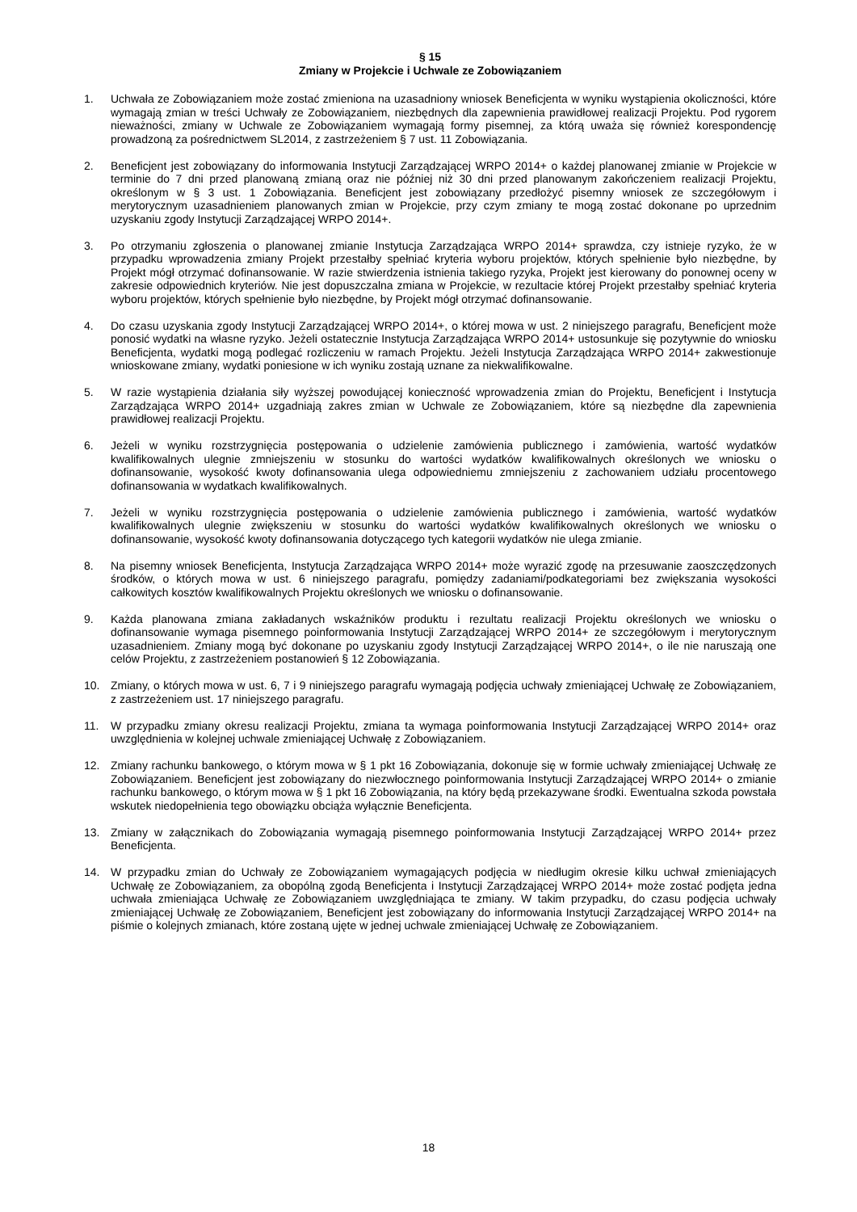§ 15
Zmiany w Projekcie i Uchwale ze Zobowiązaniem
1. Uchwała ze Zobowiązaniem może zostać zmieniona na uzasadniony wniosek Beneficjenta w wyniku wystąpienia okoliczności, które wymagają zmian w treści Uchwały ze Zobowiązaniem, niezbędnych dla zapewnienia prawidłowej realizacji Projektu. Pod rygorem nieważności, zmiany w Uchwale ze Zobowiązaniem wymagają formy pisemnej, za którą uważa się również korespondencję prowadzoną za pośrednictwem SL2014, z zastrzeżeniem § 7 ust. 11 Zobowiązania.
2. Beneficjent jest zobowiązany do informowania Instytucji Zarządzającej WRPO 2014+ o każdej planowanej zmianie w Projekcie w terminie do 7 dni przed planowaną zmianą oraz nie później niż 30 dni przed planowanym zakończeniem realizacji Projektu, określonym w § 3 ust. 1 Zobowiązania. Beneficjent jest zobowiązany przedłożyć pisemny wniosek ze szczegółowym i merytorycznym uzasadnieniem planowanych zmian w Projekcie, przy czym zmiany te mogą zostać dokonane po uprzednim uzyskaniu zgody Instytucji Zarządzającej WRPO 2014+.
3. Po otrzymaniu zgłoszenia o planowanej zmianie Instytucja Zarządzająca WRPO 2014+ sprawdza, czy istnieje ryzyko, że w przypadku wprowadzenia zmiany Projekt przestałby spełniać kryteria wyboru projektów, których spełnienie było niezbędne, by Projekt mógł otrzymać dofinansowanie. W razie stwierdzenia istnienia takiego ryzyka, Projekt jest kierowany do ponownej oceny w zakresie odpowiednich kryteriów. Nie jest dopuszczalna zmiana w Projekcie, w rezultacie której Projekt przestałby spełniać kryteria wyboru projektów, których spełnienie było niezbędne, by Projekt mógł otrzymać dofinansowanie.
4. Do czasu uzyskania zgody Instytucji Zarządzającej WRPO 2014+, o której mowa w ust. 2 niniejszego paragrafu, Beneficjent może ponosić wydatki na własne ryzyko. Jeżeli ostatecznie Instytucja Zarządzająca WRPO 2014+ ustosunkuje się pozytywnie do wniosku Beneficjenta, wydatki mogą podlegać rozliczeniu w ramach Projektu. Jeżeli Instytucja Zarządzająca WRPO 2014+ zakwestionuje wnioskowane zmiany, wydatki poniesione w ich wyniku zostają uznane za niekwalifikowalne.
5. W razie wystąpienia działania siły wyższej powodującej konieczność wprowadzenia zmian do Projektu, Beneficjent i Instytucja Zarządzająca WRPO 2014+ uzgadniają zakres zmian w Uchwale ze Zobowiązaniem, które są niezbędne dla zapewnienia prawidłowej realizacji Projektu.
6. Jeżeli w wyniku rozstrzygnięcia postępowania o udzielenie zamówienia publicznego i zamówienia, wartość wydatków kwalifikowalnych ulegnie zmniejszeniu w stosunku do wartości wydatków kwalifikowalnych określonych we wniosku o dofinansowanie, wysokość kwoty dofinansowania ulega odpowiedniemu zmniejszeniu z zachowaniem udziału procentowego dofinansowania w wydatkach kwalifikowalnych.
7. Jeżeli w wyniku rozstrzygnięcia postępowania o udzielenie zamówienia publicznego i zamówienia, wartość wydatków kwalifikowalnych ulegnie zwiększeniu w stosunku do wartości wydatków kwalifikowalnych określonych we wniosku o dofinansowanie, wysokość kwoty dofinansowania dotyczącego tych kategorii wydatków nie ulega zmianie.
8. Na pisemny wniosek Beneficjenta, Instytucja Zarządzająca WRPO 2014+ może wyrazić zgodę na przesuwanie zaoszczędzonych środków, o których mowa w ust. 6 niniejszego paragrafu, pomiędzy zadaniami/podkategoriami bez zwiększania wysokości całkowitych kosztów kwalifikowalnych Projektu określonych we wniosku o dofinansowanie.
9. Każda planowana zmiana zakładanych wskaźników produktu i rezultatu realizacji Projektu określonych we wniosku o dofinansowanie wymaga pisemnego poinformowania Instytucji Zarządzającej WRPO 2014+ ze szczegółowym i merytorycznym uzasadnieniem. Zmiany mogą być dokonane po uzyskaniu zgody Instytucji Zarządzającej WRPO 2014+, o ile nie naruszają one celów Projektu, z zastrzeżeniem postanowień § 12 Zobowiązania.
10. Zmiany, o których mowa w ust. 6, 7 i 9 niniejszego paragrafu wymagają podjęcia uchwały zmieniającej Uchwałę ze Zobowiązaniem, z zastrzeżeniem ust. 17 niniejszego paragrafu.
11. W przypadku zmiany okresu realizacji Projektu, zmiana ta wymaga poinformowania Instytucji Zarządzającej WRPO 2014+ oraz uwzględnienia w kolejnej uchwale zmieniającej Uchwałę z Zobowiązaniem.
12. Zmiany rachunku bankowego, o którym mowa w § 1 pkt 16 Zobowiązania, dokonuje się w formie uchwały zmieniającej Uchwałę ze Zobowiązaniem. Beneficjent jest zobowiązany do niezwłocznego poinformowania Instytucji Zarządzającej WRPO 2014+ o zmianie rachunku bankowego, o którym mowa w § 1 pkt 16 Zobowiązania, na który będą przekazywane środki. Ewentualna szkoda powstała wskutek niedopełnienia tego obowiązku obciąża wyłącznie Beneficjenta.
13. Zmiany w załącznikach do Zobowiązania wymagają pisemnego poinformowania Instytucji Zarządzającej WRPO 2014+ przez Beneficjenta.
14. W przypadku zmian do Uchwały ze Zobowiązaniem wymagających podjęcia w niedługim okresie kilku uchwał zmieniających Uchwałę ze Zobowiązaniem, za obopólną zgodą Beneficjenta i Instytucji Zarządzającej WRPO 2014+ może zostać podjęta jedna uchwała zmieniająca Uchwałę ze Zobowiązaniem uwzględniająca te zmiany. W takim przypadku, do czasu podjęcia uchwały zmieniającej Uchwałę ze Zobowiązaniem, Beneficjent jest zobowiązany do informowania Instytucji Zarządzającej WRPO 2014+ na piśmie o kolejnych zmianach, które zostaną ujęte w jednej uchwale zmieniającej Uchwałę ze Zobowiązaniem.
18